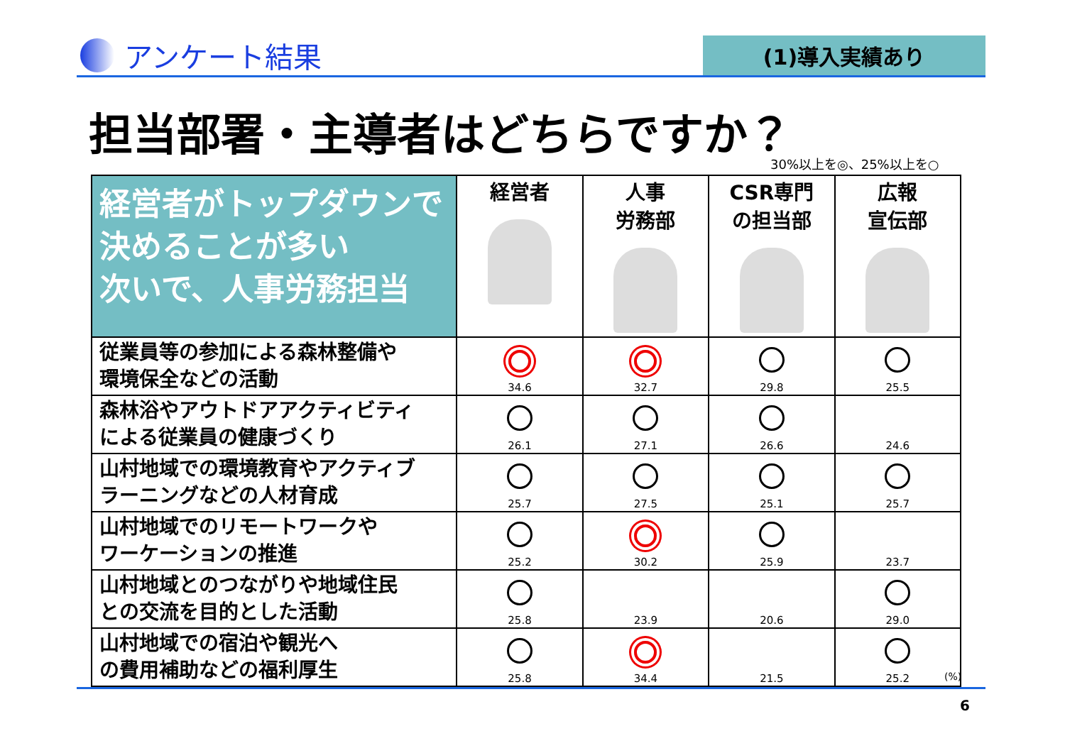アンケート結果
(1)導入実績あり
担当部署・主導者はどちらですか？
30%以上を◎、25%以上を○
| 経営者がトップダウンで決めることが多い 次いで、人事労務担当 | 経営者 | 人事 労務部 | CSR専門 の担当部 | 広報 宣伝部 |
| --- | --- | --- | --- | --- |
| 従業員等の参加による森林整備や 環境保全などの活動 | 34.6 | 32.7 | 29.8 | 25.5 |
| 森林浴やアウトドアアクティビティ による従業員の健康づくり | 26.1 | 27.1 | 26.6 | 24.6 |
| 山村地域での環境教育やアクティブ ラーニングなどの人材育成 | 25.7 | 27.5 | 25.1 | 25.7 |
| 山村地域でのリモートワークや ワーケーションの推進 | 25.2 | 30.2 | 25.9 | 23.7 |
| 山村地域とのつながりや地域住民 との交流を目的とした活動 | 25.8 | 23.9 | 20.6 | 29.0 |
| 山村地域での宿泊や観光へ の費用補助などの福利厚生 | 25.8 | 34.4 | 21.5 | 25.2 |
(%)
6